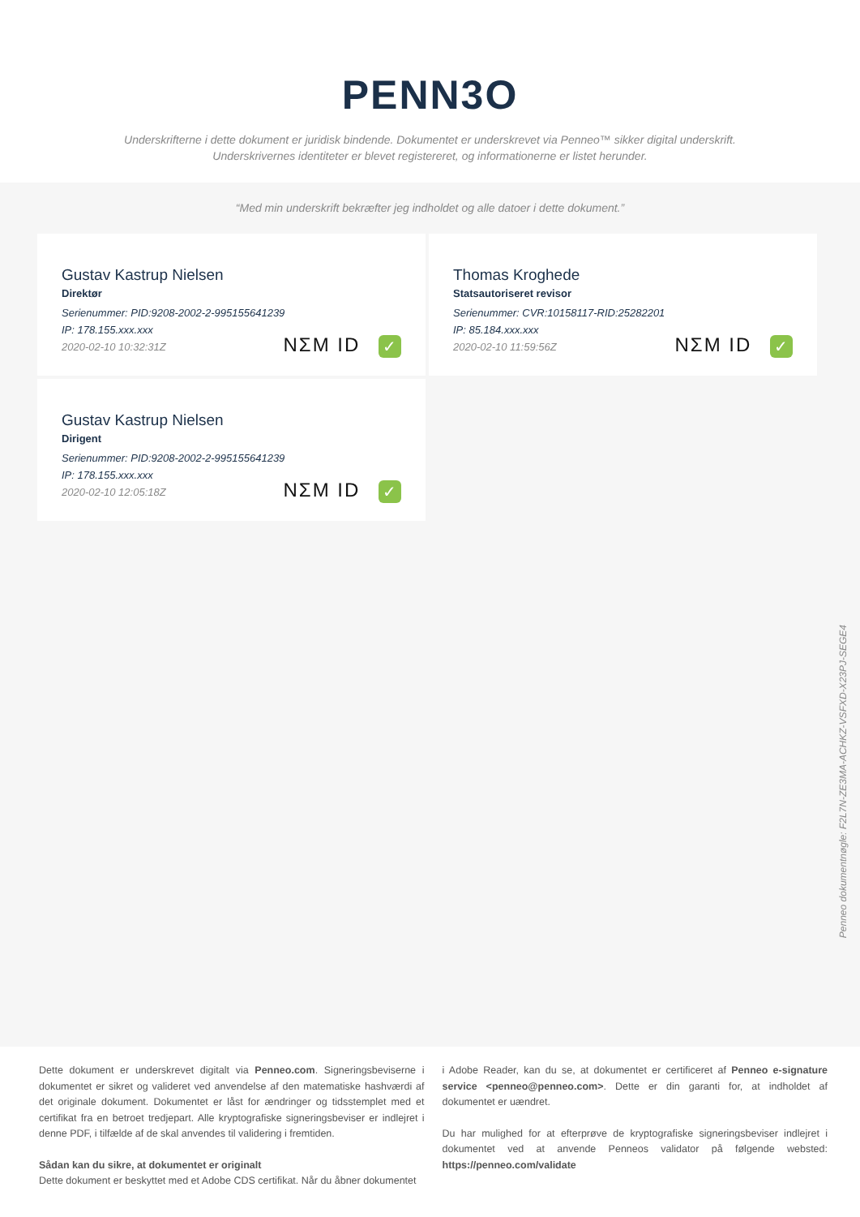PENN3O
Underskrifterne i dette dokument er juridisk bindende. Dokumentet er underskrevet via Penneo™ sikker digital underskrift.
Underskrivernes identiteter er blevet registereret, og informationerne er listet herunder.
“Med min underskrift bekræfter jeg indholdet og alle datoer i dette dokument.”
Gustav Kastrup Nielsen
Direktør
Serienummer: PID:9208-2002-2-995155641239
IP: 178.155.xxx.xxx
2020-02-10 10:32:31Z
NΣM ID ✓
Thomas Kroghede
Statsautoriseret revisor
Serienummer: CVR:10158117-RID:25282201
IP: 85.184.xxx.xxx
2020-02-10 11:59:56Z
NΣM ID ✓
Gustav Kastrup Nielsen
Dirigent
Serienummer: PID:9208-2002-2-995155641239
IP: 178.155.xxx.xxx
2020-02-10 12:05:18Z
NΣM ID ✓
Penneo dokumentnøgle: F2L7N-ZE3MA-ACHKZ-VSFXD-X23PJ-SEGE4
Dette dokument er underskrevet digitalt via Penneo.com. Signeringsbeviserne i dokumentet er sikret og valideret ved anvendelse af den matematiske hashværdi af det originale dokument. Dokumentet er låst for ændringer og tidsstemplet med et certifikat fra en betroet tredjepart. Alle kryptografiske signeringsbeviser er indlejret i denne PDF, i tilfælde af de skal anvendes til validering i fremtiden.
Sådan kan du sikre, at dokumentet er originalt
Dette dokument er beskyttet med et Adobe CDS certifikat. Når du åbner dokumentet
i Adobe Reader, kan du se, at dokumentet er certificeret af Penneo e-signature service <penneo@penneo.com>. Dette er din garanti for, at indholdet af dokumentet er uændret.
Du har mulighed for at efterprøve de kryptografiske signeringsbeviser indlejret i dokumentet ved at anvende Penneos validator på følgende websted: https://penneo.com/validate